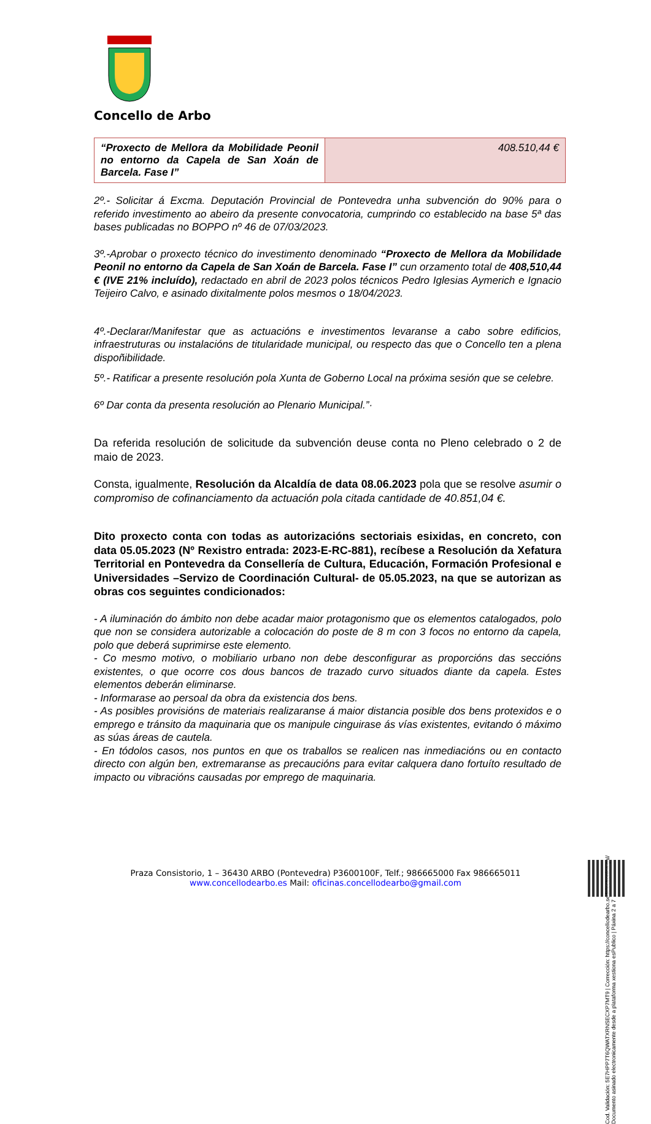Concello de Arbo
| “Proxecto de Mellora da Mobilidade Peonil no entorno da Capela de San Xoán de Barcela. Fase I” | 408.510,44 € |
2º.- Solicitar á Excma. Deputación Provincial de Pontevedra unha subvención do 90% para o referido investimento ao abeiro da presente convocatoria, cumprindo co establecido na base 5ª das bases publicadas no BOPPO nº 46 de 07/03/2023.
3º.-Aprobar o proxecto técnico do investimento denominado “Proxecto de Mellora da Mobilidade Peonil no entorno da Capela de San Xoán de Barcela. Fase I” cun orzamento total de 408,510,44 € (IVE 21% incluído), redactado en abril de 2023 polos técnicos Pedro Iglesias Aymerich e Ignacio Teijeiro Calvo, e asinado dixitalmente polos mesmos o 18/04/2023.
4º.-Declarar/Manifestar que as actuacións e investimentos levaranse a cabo sobre edificios, infraestruturas ou instalacións de titularidade municipal, ou respecto das que o Concello ten a plena dispoñibilidade.
5º.- Ratificar a presente resolución pola Xunta de Goberno Local na próxima sesión que se celebre.
6º Dar conta da presenta resolución ao Plenario Municipal.”·
Da referida resolución de solicitude da subvención deuse conta no Pleno celebrado o 2 de maio de 2023.
Consta, igualmente, Resolución da Alcaldía de data 08.06.2023 pola que se resolve asumir o compromiso de cofinanciamento da actuación pola citada cantidade de 40.851,04 €.
Dito proxecto conta con todas as autorizacións sectoriais esixidas, en concreto, con data 05.05.2023 (Nº Rexistro entrada: 2023-E-RC-881), recíbese a Resolución da Xefatura Territorial en Pontevedra da Consellería de Cultura, Educación, Formación Profesional e Universidades –Servizo de Coordinación Cultural- de 05.05.2023, na que se autorizan as obras cos seguintes condicionados:
- A iluminación do ámbito non debe acadar maior protagonismo que os elementos catalogados, polo que non se considera autorizable a colocación do poste de 8 m con 3 focos no entorno da capela, polo que deberá suprimirse este elemento.
- Co mesmo motivo, o mobiliario urbano non debe desconfigurar as proporcións das seccións existentes, o que ocorre cos dous bancos de trazado curvo situados diante da capela. Estes elementos deberán eliminarse.
- Informarase ao persoal da obra da existencia dos bens.
- As posibles provisións de materiais realizaranse á maior distancia posible dos bens protexidos e o emprego e tránsito da maquinaria que os manipule cinguirase ás vías existentes, evitando ó máximo as súas áreas de cautela.
- En tódolos casos, nos puntos en que os traballos se realicen nas inmediacións ou en contacto directo con algún ben, extremaranse as precaucións para evitar calquera dano fortuíto resultado de impacto ou vibracións causadas por emprego de maquinaria.
Cod. Validación: 5E7HPP7T6QWATXRNSECXP7MT9 | Corrección: https://concellodearbo.sedelectronica.gal/ Documento asinado electronicamente desde a plataforma xestiona esPublico | Páxina 2 a 7
Praza Consistorio, 1 – 36430 ARBO (Pontevedra) P3600100F, Telf.; 986665000 Fax 986665011
www.concellodearbo.es Mail: oficinas.concellodearbo@gmail.com